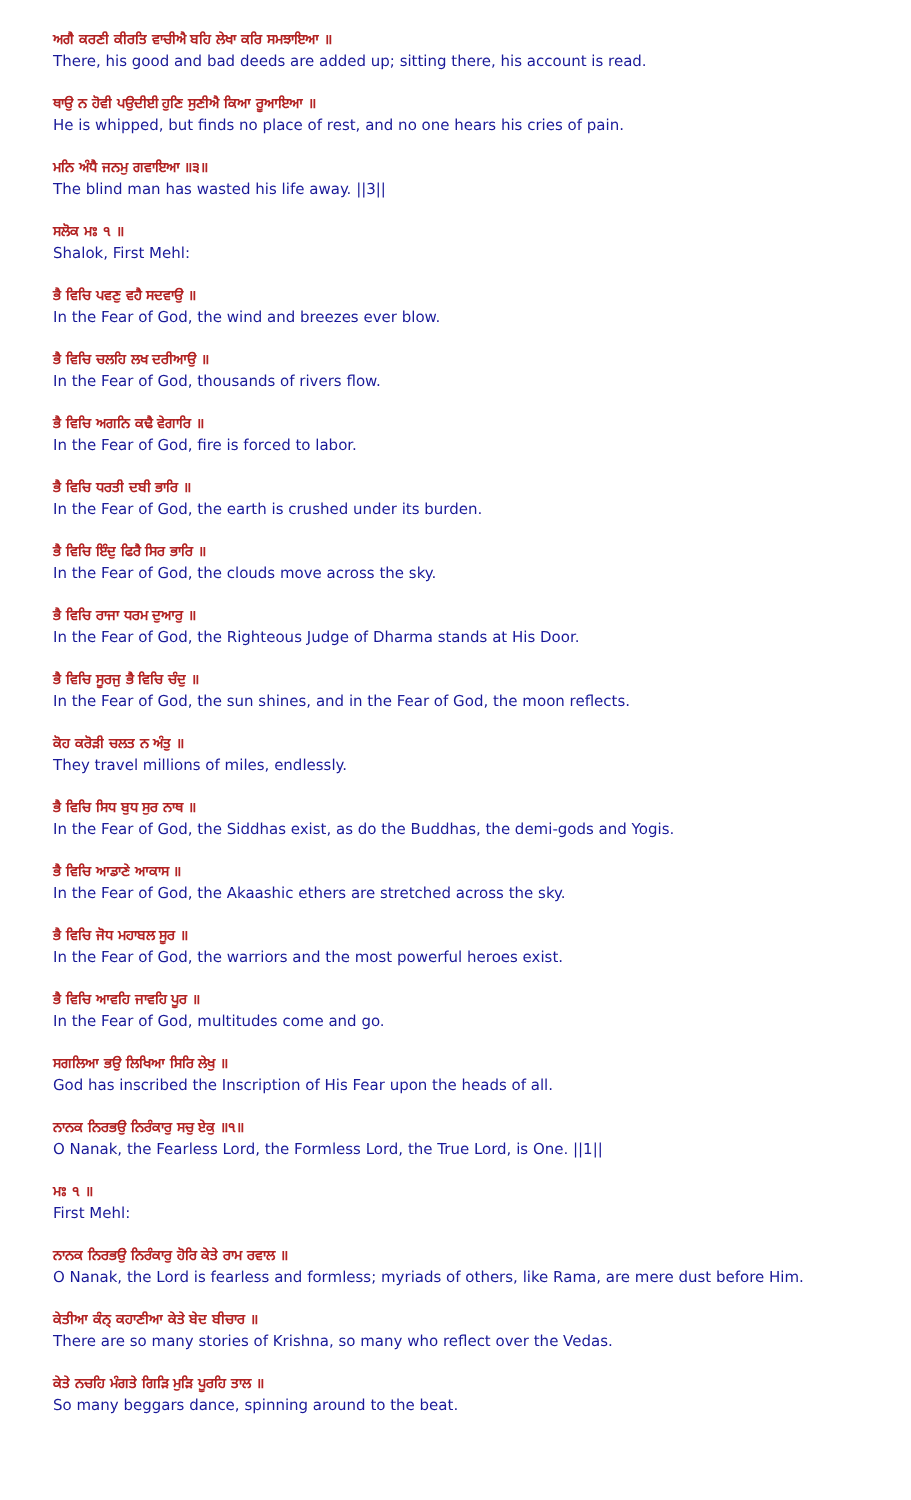ਅਗੈ ਕਰਣੀ ਕੀਰਤਿ ਵਾਚੀਐ ਬਹਿ ਲੇਖਾ ਕਰਿ ਸਮਝਾਇਆ ॥
There, his good and bad deeds are added up; sitting there, his account is read.
ਥਾਉ ਨ ਹੋਵੀ ਪਉਦੀਈ ਹੁਣਿ ਸੁਣੀਐ ਕਿਆ ਰੂਆਇਆ ॥
He is whipped, but finds no place of rest, and no one hears his cries of pain.
ਮਨਿ ਅੰਧੈ ਜਨਮੁ ਗਵਾਇਆ ॥੩॥
The blind man has wasted his life away. ||3||
ਸਲੋਕ ਮਃ ੧ ॥
Shalok, First Mehl:
ਭੈ ਵਿਚਿ ਪਵਣੁ ਵਹੈ ਸਦਵਾਉ ॥
In the Fear of God, the wind and breezes ever blow.
ਭੈ ਵਿਚਿ ਚਲਹਿ ਲਖ ਦਰੀਆਉ ॥
In the Fear of God, thousands of rivers flow.
ਭੈ ਵਿਚਿ ਅਗਨਿ ਕਢੈ ਵੇਗਾਰਿ ॥
In the Fear of God, fire is forced to labor.
ਭੈ ਵਿਚਿ ਧਰਤੀ ਦਬੀ ਭਾਰਿ ॥
In the Fear of God, the earth is crushed under its burden.
ਭੈ ਵਿਚਿ ਇੰਦੁ ਫਿਰੈ ਸਿਰ ਭਾਰਿ ॥
In the Fear of God, the clouds move across the sky.
ਭੈ ਵਿਚਿ ਰਾਜਾ ਧਰਮ ਦੁਆਰੁ ॥
In the Fear of God, the Righteous Judge of Dharma stands at His Door.
ਭੈ ਵਿਚਿ ਸੂਰਜੁ ਭੈ ਵਿਚਿ ਚੰਦੁ ॥
In the Fear of God, the sun shines, and in the Fear of God, the moon reflects.
ਕੋਹ ਕਰੋੜੀ ਚਲਤ ਨ ਅੰਤੁ ॥
They travel millions of miles, endlessly.
ਭੈ ਵਿਚਿ ਸਿਧ ਬੁਧ ਸੁਰ ਨਾਥ ॥
In the Fear of God, the Siddhas exist, as do the Buddhas, the demi-gods and Yogis.
ਭੈ ਵਿਚਿ ਆਡਾਣੇ ਆਕਾਸ ॥
In the Fear of God, the Akaashic ethers are stretched across the sky.
ਭੈ ਵਿਚਿ ਜੋਧ ਮਹਾਬਲ ਸੂਰ ॥
In the Fear of God, the warriors and the most powerful heroes exist.
ਭੈ ਵਿਚਿ ਆਵਹਿ ਜਾਵਹਿ ਪੂਰ ॥
In the Fear of God, multitudes come and go.
ਸਗਲਿਆ ਭਉ ਲਿਖਿਆ ਸਿਰਿ ਲੇਖੁ ॥
God has inscribed the Inscription of His Fear upon the heads of all.
ਨਾਨਕ ਨਿਰਭਉ ਨਿਰੰਕਾਰੁ ਸਚੁ ਏਕੁ ॥੧॥
O Nanak, the Fearless Lord, the Formless Lord, the True Lord, is One. ||1||
ਮਃ ੧ ॥
First Mehl:
ਨਾਨਕ ਨਿਰਭਉ ਨਿਰੰਕਾਰੁ ਹੋਰਿ ਕੇਤੇ ਰਾਮ ਰਵਾਲ ॥
O Nanak, the Lord is fearless and formless; myriads of others, like Rama, are mere dust before Him.
ਕੇਤੀਆ ਕੰਨ੍ ਕਹਾਣੀਆ ਕੇਤੇ ਬੇਦ ਬੀਚਾਰ ॥
There are so many stories of Krishna, so many who reflect over the Vedas.
ਕੇਤੇ ਨਚਹਿ ਮੰਗਤੇ ਗਿੜਿ ਮੁੜਿ ਪੂਰਹਿ ਤਾਲ ॥
So many beggars dance, spinning around to the beat.